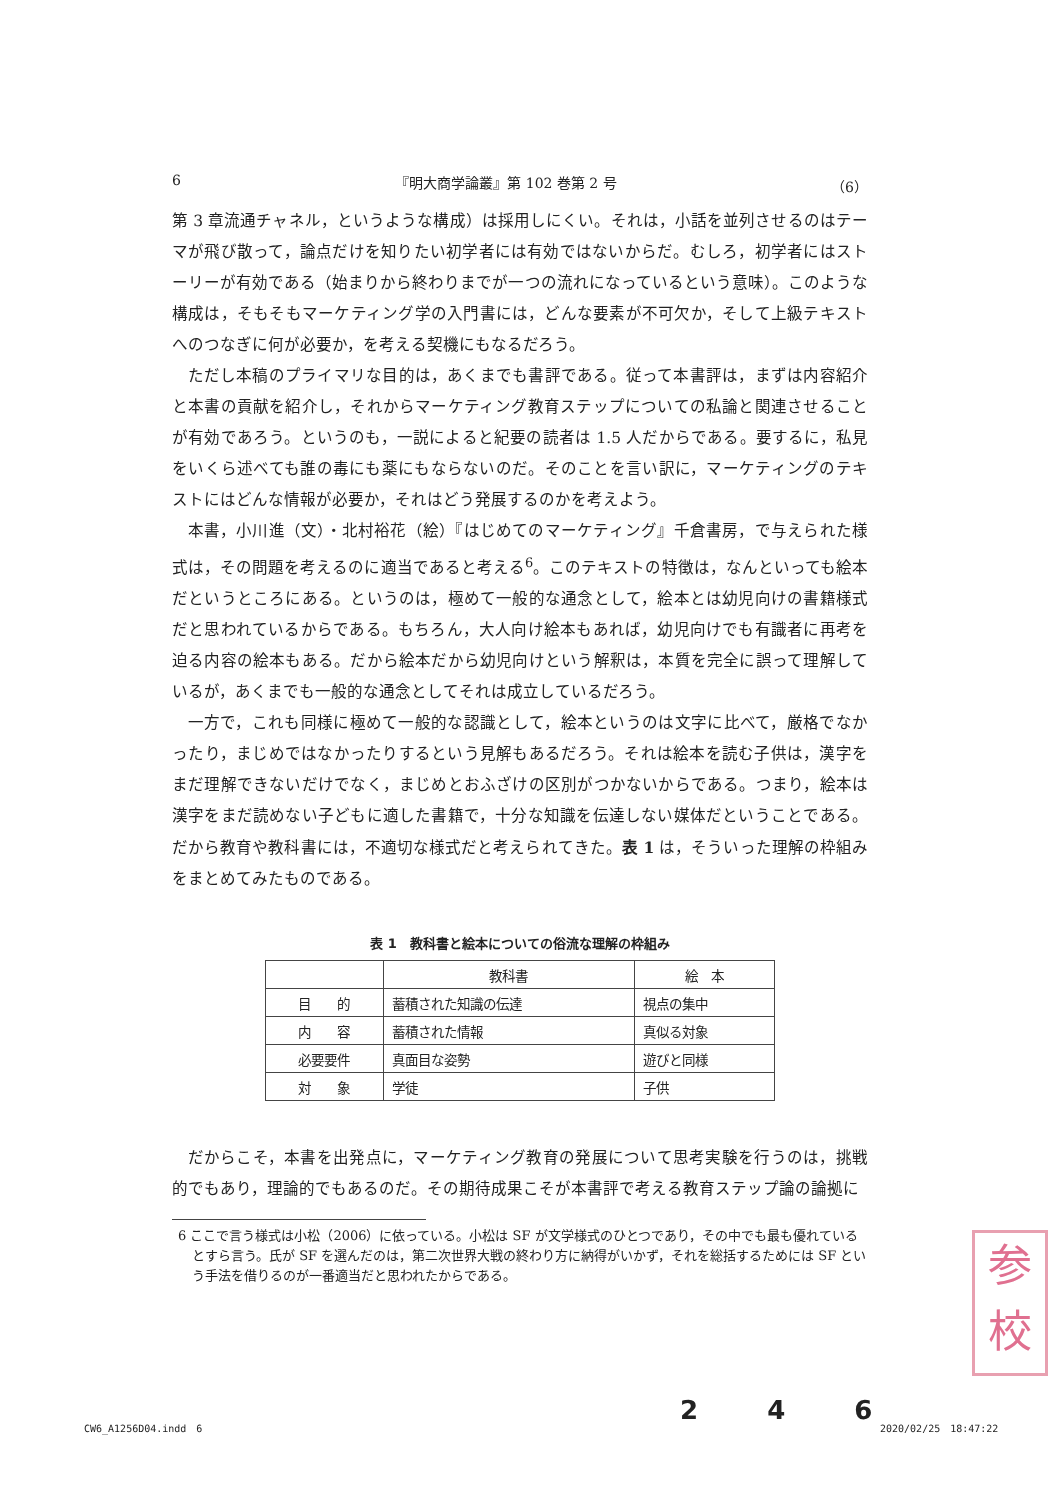6 『明大商学論叢』第 102 巻第 2 号 （6）
第 3 章流通チャネル，というような構成）は採用しにくい。それは，小話を並列させるのはテーマが飛び散って，論点だけを知りたい初学者には有効ではないからだ。むしろ，初学者にはストーリーが有効である（始まりから終わりまでが一つの流れになっているという意味）。このような構成は，そもそもマーケティング学の入門書には，どんな要素が不可欠か，そして上級テキストへのつなぎに何が必要か，を考える契機にもなるだろう。
ただし本稿のプライマリな目的は，あくまでも書評である。従って本書評は，まずは内容紹介と本書の貢献を紹介し，それからマーケティング教育ステップについての私論と関連させることが有効であろう。というのも，一説によると紀要の読者は 1.5 人だからである。要するに，私見をいくら述べても誰の毒にも薬にもならないのだ。そのことを言い訳に，マーケティングのテキストにはどんな情報が必要か，それはどう発展するのかを考えよう。
本書，小川進（文）・北村裕花（絵）『はじめてのマーケティング』千倉書房，で与えられた様式は，その問題を考えるのに適当であると考える<sup>6</sup>。このテキストの特徴は，なんといっても絵本だというところにある。というのは，極めて一般的な通念として，絵本とは幼児向けの書籍様式だと思われているからである。もちろん，大人向け絵本もあれば，幼児向けでも有識者に再考を迫る内容の絵本もある。だから絵本だから幼児向けという解釈は，本質を完全に誤って理解しているが，あくまでも一般的な通念としてそれは成立しているだろう。
一方で，これも同様に極めて一般的な認識として，絵本というのは文字に比べて，厳格でなかったり，まじめではなかったりするという見解もあるだろう。それは絵本を読む子供は，漢字をまだ理解できないだけでなく，まじめとおふざけの区別がつかないからである。つまり，絵本は漢字をまだ読めない子どもに適した書籍で，十分な知識を伝達しない媒体だということである。だから教育や教科書には，不適切な様式だと考えられてきた。表 1 は，そういった理解の枠組みをまとめてみたものである。
表 1　教科書と絵本についての俗流な理解の枠組み
| | 教科書 | 絵 本 |
| --- | --- | --- |
| 目 的 | 蓄積された知識の伝達 | 視点の集中 |
| 内 容 | 蓄積された情報 | 真似る対象 |
| 必要要件 | 真面目な姿勢 | 遊びと同様 |
| 対 象 | 学徒 | 子供 |
だからこそ，本書を出発点に，マーケティング教育の発展について思考実験を行うのは，挑戦的でもあり，理論的でもあるのだ。その期待成果こそが本書評で考える教育ステップ論の論拠に
6 ここで言う様式は小松（2006）に依っている。小松は SF が文学様式のひとつであり，その中でも最も優れているとすら言う。氏が SF を選んだのは，第二次世界大戦の終わり方に納得がいかず，それを総括するためには SF という手法を借りるのが一番適当だと思われたからである。
参
校
2 4 6
CW6_A1256D04.indd　6 2020/02/25　18:47:22